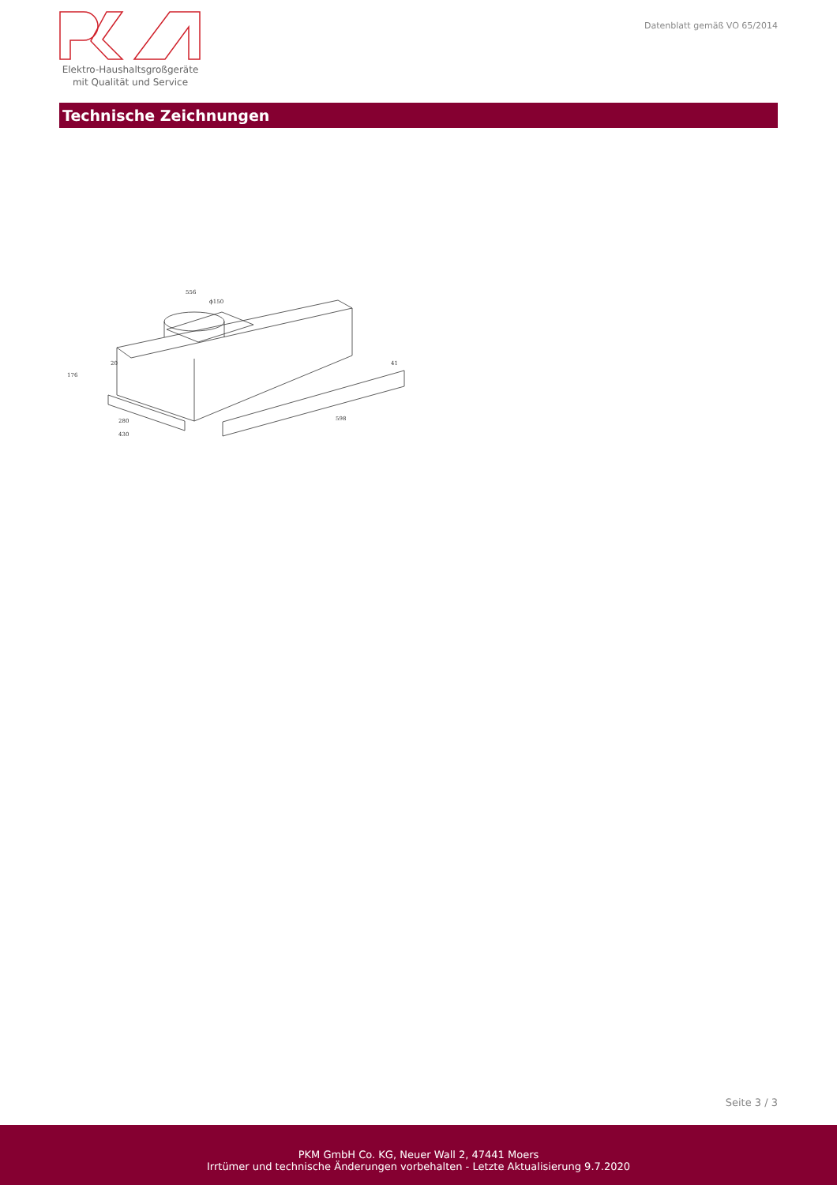Elektro-Haushaltsgroßgeräte
mit Qualität und Service
Datenblatt gemäß VO 65/2014
Technische Zeichnungen
556
ϕ150
20
280
430
598
176
41
Seite 3 / 3
PKM GmbH Co. KG, Neuer Wall 2, 47441 Moers
Irrtümer und technische Änderungen vorbehalten - Letzte Aktualisierung 9.7.2020